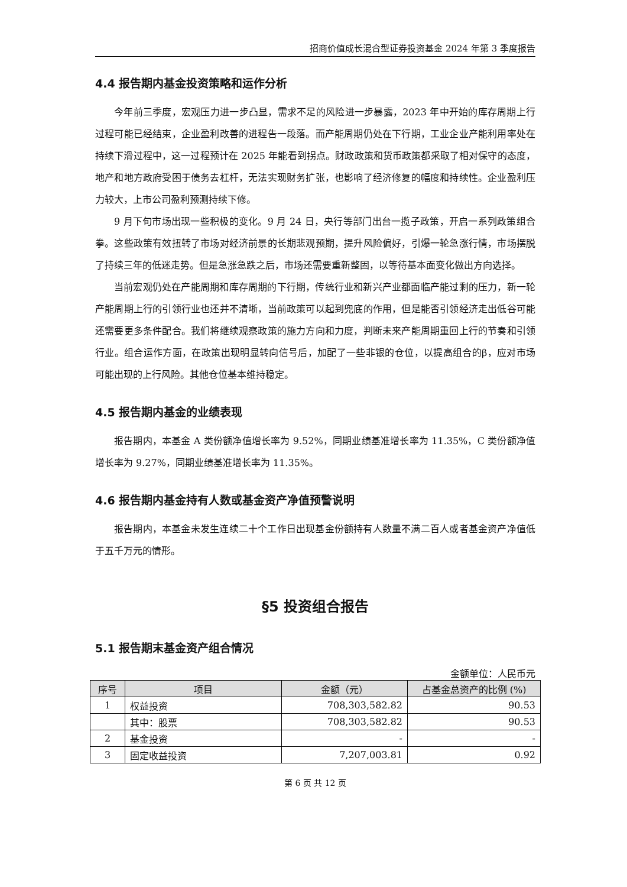招商价值成长混合型证券投资基金 2024 年第 3 季度报告
4.4 报告期内基金投资策略和运作分析
今年前三季度，宏观压力进一步凸显，需求不足的风险进一步暴露，2023 年中开始的库存周期上行过程可能已经结束，企业盈利改善的进程告一段落。而产能周期仍处在下行期，工业企业产能利用率处在持续下滑过程中，这一过程预计在 2025 年能看到拐点。财政政策和货币政策都采取了相对保守的态度，地产和地方政府受困于债务去杠杆，无法实现财务扩张，也影响了经济修复的幅度和持续性。企业盈利压力较大，上市公司盈利预测持续下修。
9 月下旬市场出现一些积极的变化。9 月 24 日，央行等部门出台一揽子政策，开启一系列政策组合拳。这些政策有效扭转了市场对经济前景的长期悲观预期，提升风险偏好，引爆一轮急涨行情，市场摆脱了持续三年的低迷走势。但是急涨急跌之后，市场还需要重新整固，以等待基本面变化做出方向选择。
当前宏观仍处在产能周期和库存周期的下行期，传统行业和新兴产业都面临产能过剩的压力，新一轮产能周期上行的引领行业也还并不清晰，当前政策可以起到兜底的作用，但是能否引领经济走出低谷可能还需要更多条件配合。我们将继续观察政策的施力方向和力度，判断未来产能周期重回上行的节奏和引领行业。组合运作方面，在政策出现明显转向信号后，加配了一些非银的仓位，以提高组合的β，应对市场可能出现的上行风险。其他仓位基本维持稳定。
4.5 报告期内基金的业绩表现
报告期内，本基金 A 类份额净值增长率为 9.52%，同期业绩基准增长率为 11.35%，C 类份额净值增长率为 9.27%，同期业绩基准增长率为 11.35%。
4.6 报告期内基金持有人数或基金资产净值预警说明
报告期内，本基金未发生连续二十个工作日出现基金份额持有人数量不满二百人或者基金资产净值低于五千万元的情形。
§5 投资组合报告
5.1 报告期末基金资产组合情况
金额单位：人民币元
| 序号 | 项目 | 金额（元） | 占基金总资产的比例 (%) |
| --- | --- | --- | --- |
| 1 | 权益投资 | 708,303,582.82 | 90.53 |
| | 其中：股票 | 708,303,582.82 | 90.53 |
| 2 | 基金投资 | - | - |
| 3 | 固定收益投资 | 7,207,003.81 | 0.92 |
第 6 页 共 12 页